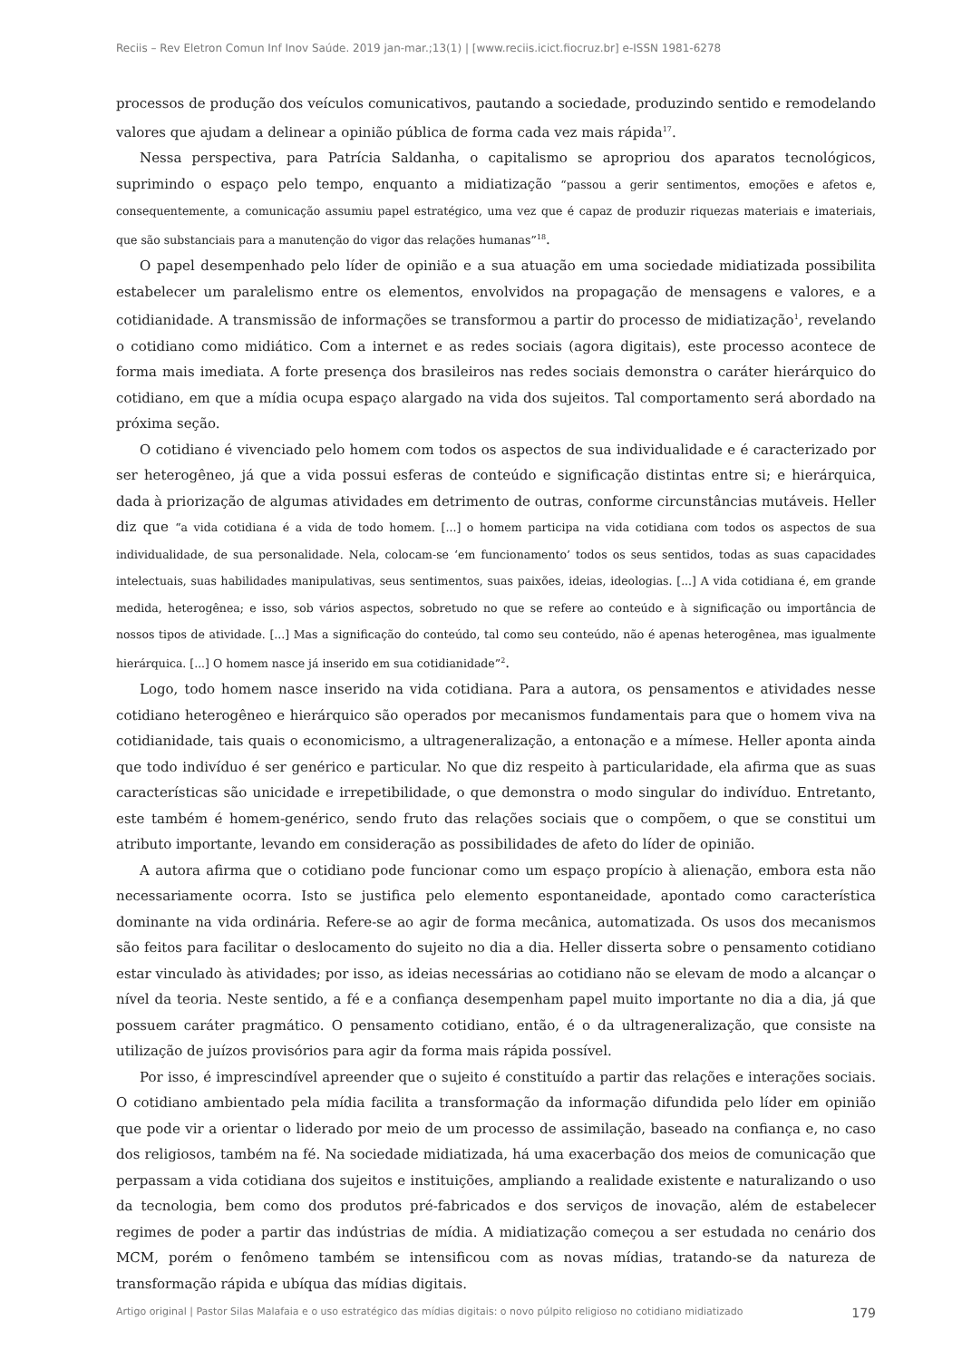Reciis – Rev Eletron Comun Inf Inov Saúde. 2019 jan-mar.;13(1) | [www.reciis.icict.fiocruz.br] e-ISSN 1981-6278
processos de produção dos veículos comunicativos, pautando a sociedade, produzindo sentido e remodelando valores que ajudam a delinear a opinião pública de forma cada vez mais rápida<sup>17</sup>.
Nessa perspectiva, para Patrícia Saldanha, o capitalismo se apropriou dos aparatos tecnológicos, suprimindo o espaço pelo tempo, enquanto a midiatização “passou a gerir sentimentos, emoções e afetos e, consequentemente, a comunicação assumiu papel estratégico, uma vez que é capaz de produzir riquezas materiais e imateriais, que são substanciais para a manutenção do vigor das relações humanas”<sup>18</sup>.
O papel desempenhado pelo líder de opinião e a sua atuação em uma sociedade midiatizada possibilita estabelecer um paralelismo entre os elementos, envolvidos na propagação de mensagens e valores, e a cotidianidade. A transmissão de informações se transformou a partir do processo de midiatização<sup>1</sup>, revelando o cotidiano como midiático. Com a internet e as redes sociais (agora digitais), este processo acontece de forma mais imediata. A forte presença dos brasileiros nas redes sociais demonstra o caráter hierárquico do cotidiano, em que a mídia ocupa espaço alargado na vida dos sujeitos. Tal comportamento será abordado na próxima seção.
O cotidiano é vivenciado pelo homem com todos os aspectos de sua individualidade e é caracterizado por ser heterogêneo, já que a vida possui esferas de conteúdo e significação distintas entre si; e hierárquica, dada à priorização de algumas atividades em detrimento de outras, conforme circunstâncias mutáveis. Heller diz que “a vida cotidiana é a vida de todo homem. [...] o homem participa na vida cotidiana com todos os aspectos de sua individualidade, de sua personalidade. Nela, colocam-se ‘em funcionamento’ todos os seus sentidos, todas as suas capacidades intelectuais, suas habilidades manipulativas, seus sentimentos, suas paixões, ideias, ideologias. [...] A vida cotidiana é, em grande medida, heterogênea; e isso, sob vários aspectos, sobretudo no que se refere ao conteúdo e à significação ou importância de nossos tipos de atividade. [...] Mas a significação do conteúdo, tal como seu conteúdo, não é apenas heterogênea, mas igualmente hierárquica. [...] O homem nasce já inserido em sua cotidianidade”<sup>2</sup>.
Logo, todo homem nasce inserido na vida cotidiana. Para a autora, os pensamentos e atividades nesse cotidiano heterogêneo e hierárquico são operados por mecanismos fundamentais para que o homem viva na cotidianidade, tais quais o economicismo, a ultrageneralização, a entonação e a mímese. Heller aponta ainda que todo indivíduo é ser genérico e particular. No que diz respeito à particularidade, ela afirma que as suas características são unicidade e irrepetibilidade, o que demonstra o modo singular do indivíduo. Entretanto, este também é homem-genérico, sendo fruto das relações sociais que o compõem, o que se constitui um atributo importante, levando em consideração as possibilidades de afeto do líder de opinião.
A autora afirma que o cotidiano pode funcionar como um espaço propício à alienação, embora esta não necessariamente ocorra. Isto se justifica pelo elemento espontaneidade, apontado como característica dominante na vida ordinária. Refere-se ao agir de forma mecânica, automatizada. Os usos dos mecanismos são feitos para facilitar o deslocamento do sujeito no dia a dia. Heller disserta sobre o pensamento cotidiano estar vinculado às atividades; por isso, as ideias necessárias ao cotidiano não se elevam de modo a alcançar o nível da teoria. Neste sentido, a fé e a confiança desempenham papel muito importante no dia a dia, já que possuem caráter pragmático. O pensamento cotidiano, então, é o da ultrageneralização, que consiste na utilização de juízos provisórios para agir da forma mais rápida possível.
Por isso, é imprescindível apreender que o sujeito é constituído a partir das relações e interações sociais. O cotidiano ambientado pela mídia facilita a transformação da informação difundida pelo líder em opinião que pode vir a orientar o liderado por meio de um processo de assimilação, baseado na confiança e, no caso dos religiosos, também na fé. Na sociedade midiatizada, há uma exacerbação dos meios de comunicação que perpassam a vida cotidiana dos sujeitos e instituições, ampliando a realidade existente e naturalizando o uso da tecnologia, bem como dos produtos pré-fabricados e dos serviços de inovação, além de estabelecer regimes de poder a partir das indústrias de mídia. A midiatização começou a ser estudada no cenário dos MCM, porém o fenômeno também se intensificou com as novas mídias, tratando-se da natureza de transformação rápida e ubíqua das mídias digitais.
Artigo original | Pastor Silas Malafaia e o uso estratégico das mídias digitais: o novo púlpito religioso no cotidiano midiatizado 179